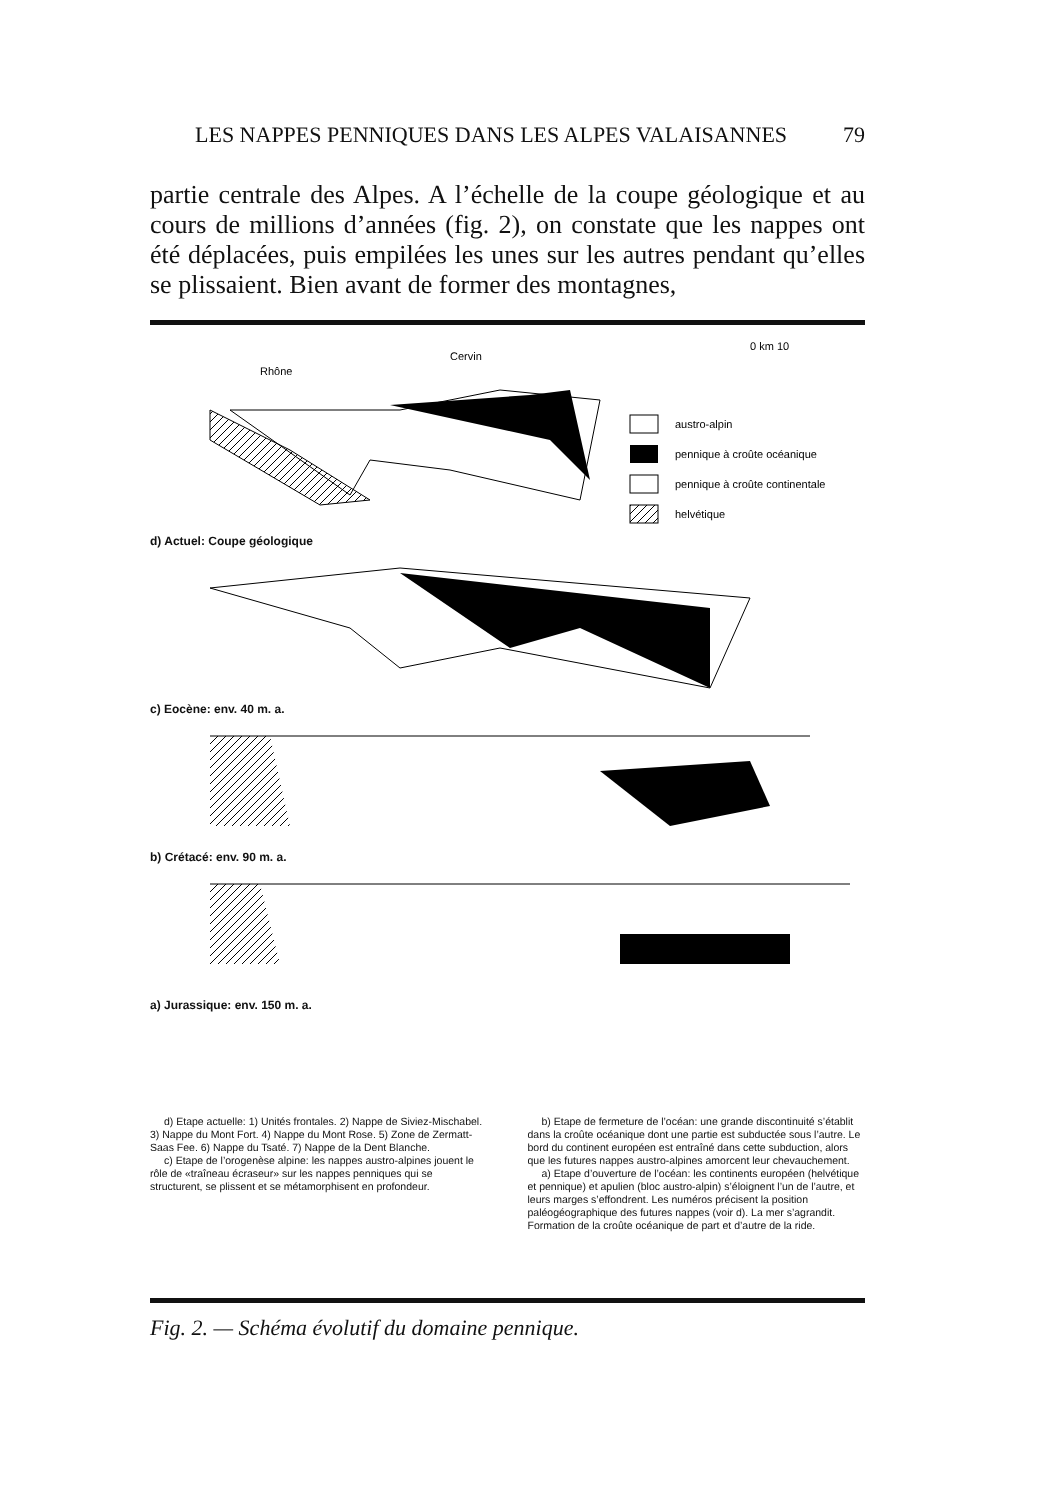LES NAPPES PENNIQUES DANS LES ALPES VALAISANNES 79
partie centrale des Alpes. A l’échelle de la coupe géologique et au cours de millions d’années (fig. 2), on constate que les nappes ont été déplacées, puis empilées les unes sur les autres pendant qu’elles se plissaient. Bien avant de former des montagnes,
0 km 10
Rhône
Cervin
austro-alpin
pennique à croûte océanique
pennique à croûte continentale
helvétique
d) Actuel: Coupe géologique
c) Eocène: env. 40 m. a.
b) Crétacé: env. 90 m. a.
a) Jurassique: env. 150 m. a.
d) Etape actuelle: 1) Unités frontales. 2) Nappe de Siviez-Mischabel. 3) Nappe du Mont Fort. 4) Nappe du Mont Rose. 5) Zone de Zermatt-Saas Fee. 6) Nappe du Tsaté. 7) Nappe de la Dent Blanche.
c) Etape de l’orogenèse alpine: les nappes austro-alpines jouent le rôle de «traîneau écraseur» sur les nappes penniques qui se structurent, se plissent et se métamorphisent en profondeur.
b) Etape de fermeture de l’océan: une grande discontinuité s’établit dans la croûte océanique dont une partie est subductée sous l’autre. Le bord du continent européen est entraîné dans cette subduction, alors que les futures nappes austro-alpines amorcent leur chevauchement.
a) Etape d’ouverture de l’océan: les continents européen (helvétique et pennique) et apulien (bloc austro-alpin) s’éloignent l’un de l’autre, et leurs marges s’effondrent. Les numéros précisent la position paléogéographique des futures nappes (voir d). La mer s’agrandit. Formation de la croûte océanique de part et d’autre de la ride.
Fig. 2. — Schéma évolutif du domaine pennique.